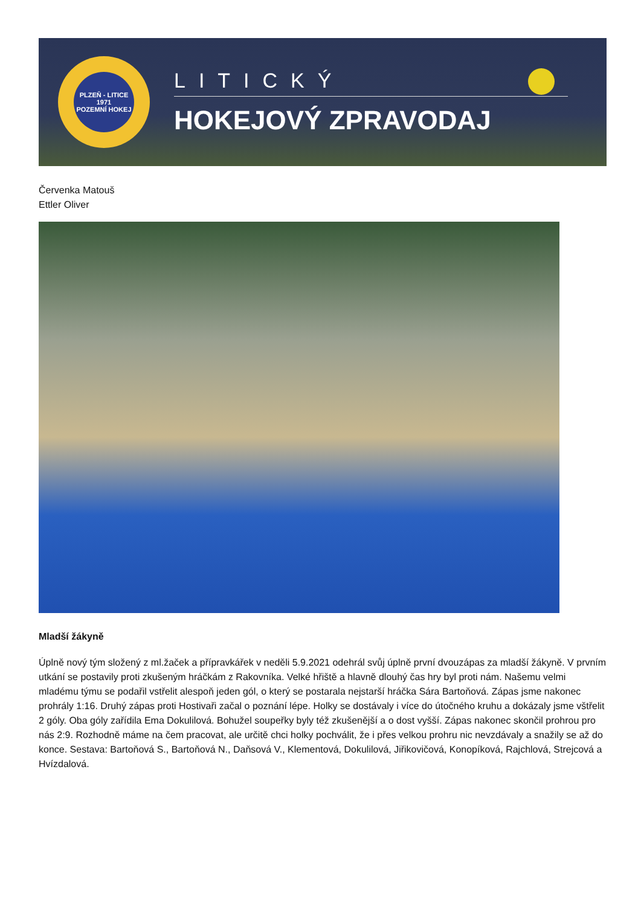PLZEŇ - LITICE
1971
POZEMNÍ HOKEJ
LITICKÝ
HOKEJOVÝ ZPRAVODAJ
Červenka Matouš
Ettler Oliver
Mladší žákyně
Úplně nový tým složený z ml.žaček a přípravkářek v neděli 5.9.2021 odehrál svůj úplně první dvouzápas za mladší žákyně. V prvním utkání se postavily proti zkušeným hráčkám z Rakovníka. Velké hřiště a hlavně dlouhý čas hry byl proti nám. Našemu velmi mladému týmu se podařil vstřelit alespoň jeden gól, o který se postarala nejstarší hráčka Sára Bartoňová. Zápas jsme nakonec prohrály 1:16. Druhý zápas proti Hostivaři začal o poznání lépe. Holky se dostávaly i více do útočného kruhu a dokázaly jsme vštřelit 2 góly. Oba góly zařídila Ema Dokulilová. Bohužel soupeřky byly též zkušenější a o dost vyšší. Zápas nakonec skončil prohrou pro nás 2:9. Rozhodně máme na čem pracovat, ale určitě chci holky pochválit, že i přes velkou prohru nic nevzdávaly a snažily se až do konce. Sestava: Bartoňová S., Bartoňová N., Daňsová V., Klementová, Dokulilová, Jiřikovičová, Konopíková, Rajchlová, Strejcová a Hvízdalová.